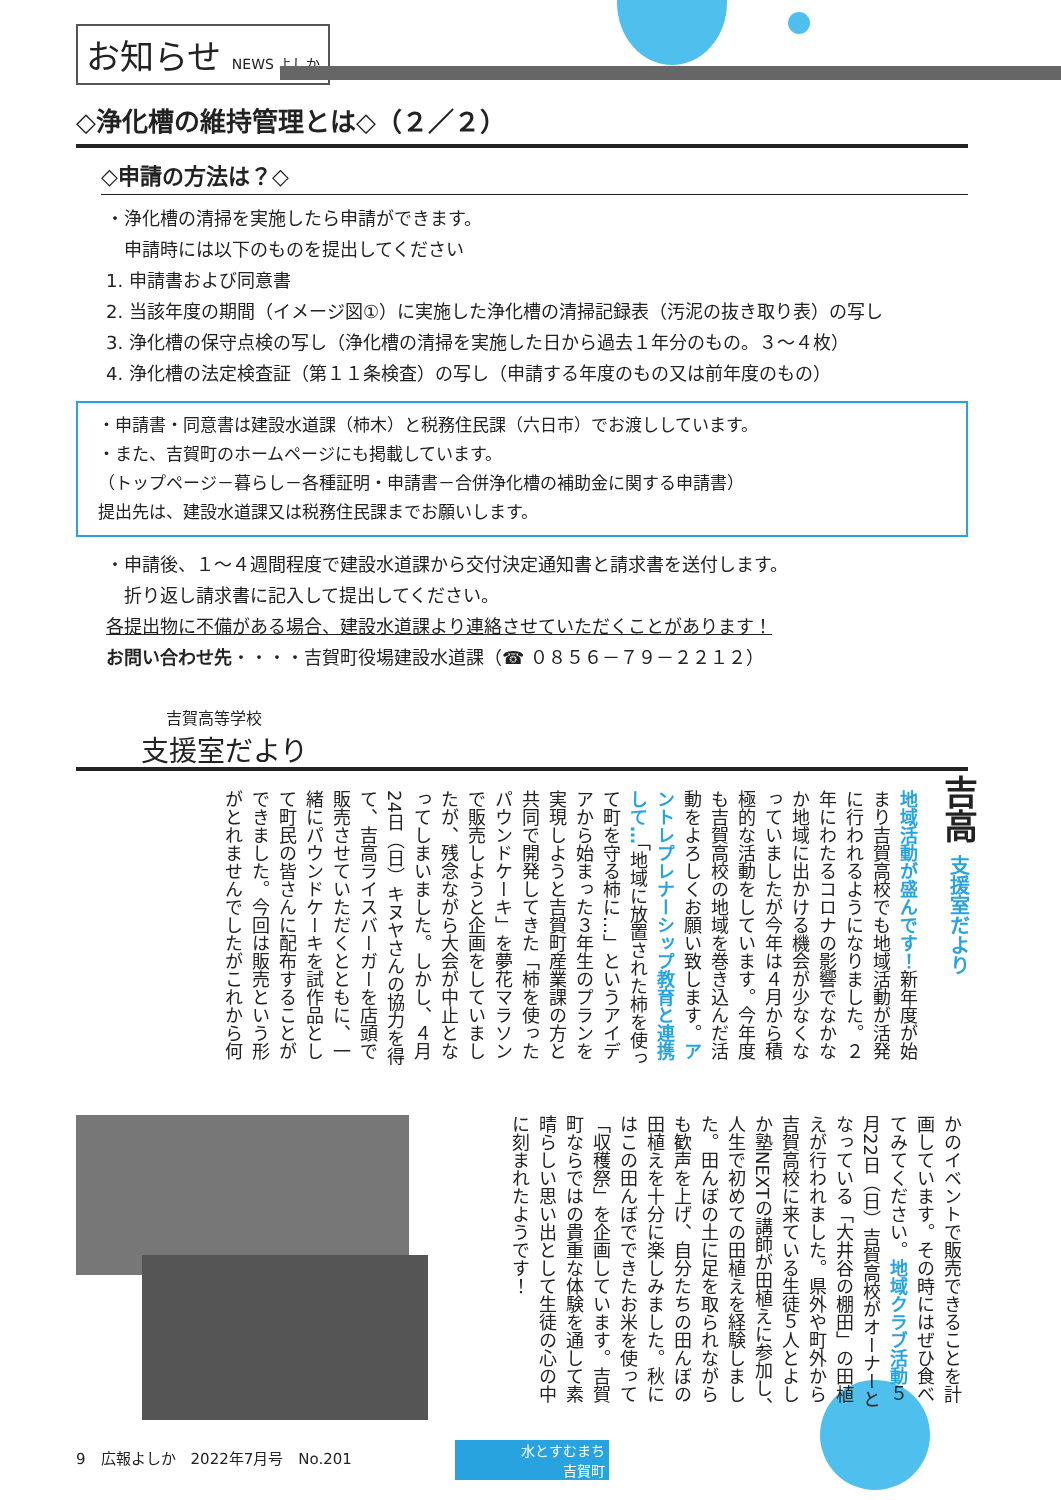お知らせ NEWS よしか
◇浄化槽の維持管理とは◇（２／２）
◇申請の方法は？◇
・浄化槽の清掃を実施したら申請ができます。
　申請時には以下のものを提出してください
1. 申請書および同意書
2. 当該年度の期間（イメージ図①）に実施した浄化槽の清掃記録表（汚泥の抜き取り表）の写し
3. 浄化槽の保守点検の写し（浄化槽の清掃を実施した日から過去１年分のもの。３～４枚）
4. 浄化槽の法定検査証（第１１条検査）の写し（申請する年度のもの又は前年度のもの）
・申請書・同意書は建設水道課（柿木）と税務住民課（六日市）でお渡ししています。
・また、吉賀町のホームページにも掲載しています。
（トップページ－暮らし－各種証明・申請書－合併浄化槽の補助金に関する申請書）
提出先は、建設水道課又は税務住民課までお願いします。
・申請後、１～４週間程度で建設水道課から交付決定通知書と請求書を送付します。
　折り返し請求書に記入して提出してください。
各提出物に不備がある場合、建設水道課より連絡させていただくことがあります！
お問い合わせ先・・・・吉賀町役場建設水道課（☎ ０８５６－７９－２２１２）
吉賀高等学校
支援室だより
吉高 支援室だより
地域活動が盛んです！新年度が始まり吉賀高校でも地域活動が活発に行われるようになりました。２年にわたるコロナの影響でなかなか地域に出かける機会が少なくなっていましたが今年は４月から積極的な活動をしています。今年度も吉賀高校の地域を巻き込んだ活動をよろしくお願い致します。アントレプレナーシップ教育と連携して…「地域に放置された柿を使って町を守る柿に…」というアイデアから始まった３年生のプランを実現しようと吉賀町産業課の方と共同で開発してきた「柿を使ったパウンドケーキ」を夢花マラソンで販売しようと企画をしていましたが、残念ながら大会が中止となってしまいました。しかし、４月24日（日）キヌヤさんの協力を得て、吉高ライスバーガーを店頭で販売させていただくとともに、一緒にパウンドケーキを試作品として町民の皆さんに配布することができました。今回は販売という形がとれませんでしたがこれから何
かのイベントで販売できることを計画しています。その時にはぜひ食べてみてください。地域クラブ活動５月22日（日）吉賀高校がオーナーとなっている「大井谷の棚田」の田植えが行われました。県外や町外から吉賀高校に来ている生徒５人とよしか塾NEXTの講師が田植えに参加し、人生で初めての田植えを経験しました。田んぼの土に足を取られながらも歓声を上げ、自分たちの田んぼの田植えを十分に楽しみました。秋にはこの田んぼでできたお米を使って「収穫祭」を企画しています。吉賀町ならではの貴重な体験を通して素晴らしい思い出として生徒の心の中に刻まれたようです！
9　広報よしか　2022年7月号　No.201
水とすむまち
吉賀町